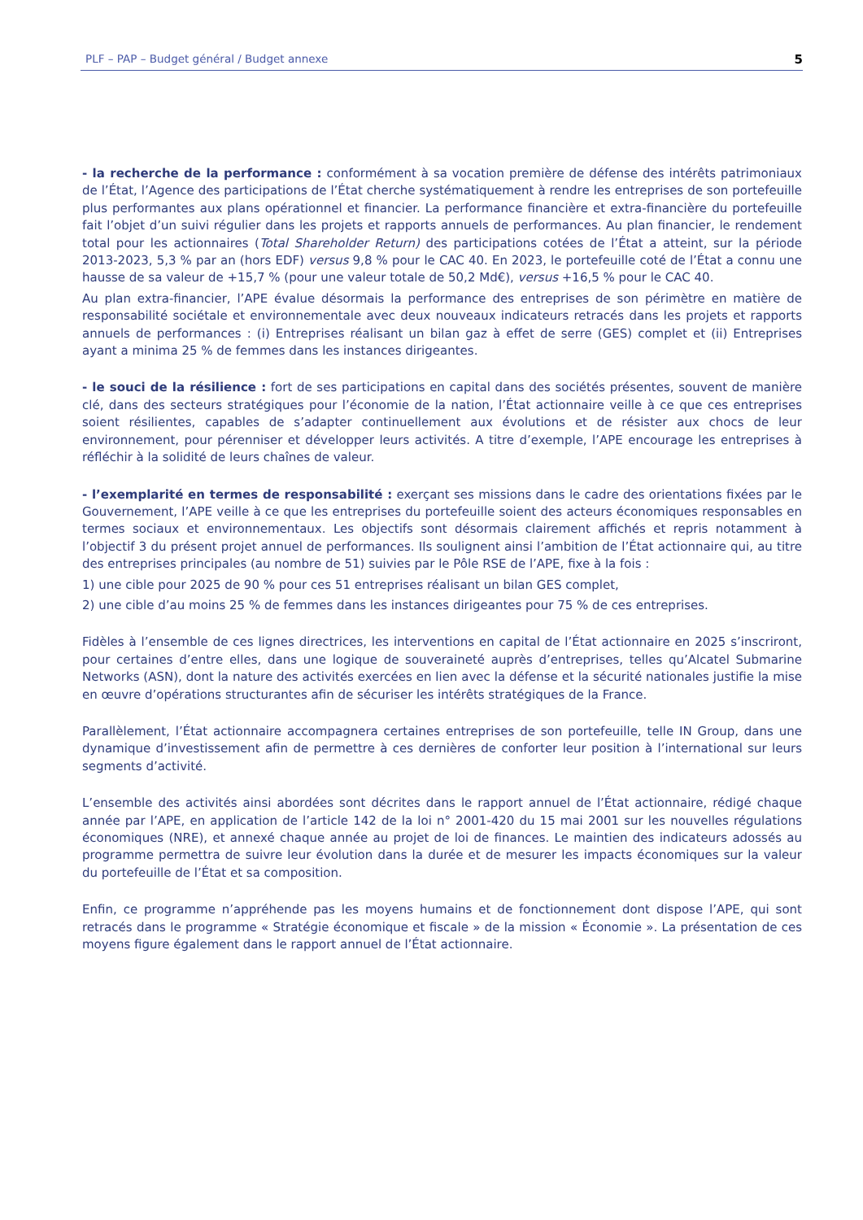PLF – PAP – Budget général / Budget annexe 5
- la recherche de la performance : conformément à sa vocation première de défense des intérêts patrimoniaux de l’État, l’Agence des participations de l’État cherche systématiquement à rendre les entreprises de son portefeuille plus performantes aux plans opérationnel et financier. La performance financière et extra-financière du portefeuille fait l’objet d’un suivi régulier dans les projets et rapports annuels de performances. Au plan financier, le rendement total pour les actionnaires (Total Shareholder Return) des participations cotées de l’État a atteint, sur la période 2013-2023, 5,3 % par an (hors EDF) versus 9,8 % pour le CAC 40. En 2023, le portefeuille coté de l’État a connu une hausse de sa valeur de +15,7 % (pour une valeur totale de 50,2 Md€), versus +16,5 % pour le CAC 40.
Au plan extra-financier, l’APE évalue désormais la performance des entreprises de son périmètre en matière de responsabilité sociétale et environnementale avec deux nouveaux indicateurs retracés dans les projets et rapports annuels de performances : (i) Entreprises réalisant un bilan gaz à effet de serre (GES) complet et (ii) Entreprises ayant a minima 25 % de femmes dans les instances dirigeantes.
- le souci de la résilience : fort de ses participations en capital dans des sociétés présentes, souvent de manière clé, dans des secteurs stratégiques pour l’économie de la nation, l’État actionnaire veille à ce que ces entreprises soient résilientes, capables de s’adapter continuellement aux évolutions et de résister aux chocs de leur environnement, pour pérenniser et développer leurs activités. A titre d’exemple, l’APE encourage les entreprises à réfléchir à la solidité de leurs chaînes de valeur.
- l’exemplarité en termes de responsabilité : exerçant ses missions dans le cadre des orientations fixées par le Gouvernement, l’APE veille à ce que les entreprises du portefeuille soient des acteurs économiques responsables en termes sociaux et environnementaux. Les objectifs sont désormais clairement affichés et repris notamment à l’objectif 3 du présent projet annuel de performances. Ils soulignent ainsi l’ambition de l’État actionnaire qui, au titre des entreprises principales (au nombre de 51) suivies par le Pôle RSE de l’APE, fixe à la fois :
1) une cible pour 2025 de 90 % pour ces 51 entreprises réalisant un bilan GES complet,
2) une cible d’au moins 25 % de femmes dans les instances dirigeantes pour 75 % de ces entreprises.
Fidèles à l’ensemble de ces lignes directrices, les interventions en capital de l’État actionnaire en 2025 s’inscriront, pour certaines d’entre elles, dans une logique de souveraineté auprès d’entreprises, telles qu’Alcatel Submarine Networks (ASN), dont la nature des activités exercées en lien avec la défense et la sécurité nationales justifie la mise en œuvre d’opérations structurantes afin de sécuriser les intérêts stratégiques de la France.
Parallèlement, l’État actionnaire accompagnera certaines entreprises de son portefeuille, telle IN Group, dans une dynamique d’investissement afin de permettre à ces dernières de conforter leur position à l’international sur leurs segments d’activité.
L’ensemble des activités ainsi abordées sont décrites dans le rapport annuel de l’État actionnaire, rédigé chaque année par l’APE, en application de l’article 142 de la loi n° 2001-420 du 15 mai 2001 sur les nouvelles régulations économiques (NRE), et annexé chaque année au projet de loi de finances. Le maintien des indicateurs adossés au programme permettra de suivre leur évolution dans la durée et de mesurer les impacts économiques sur la valeur du portefeuille de l’État et sa composition.
Enfin, ce programme n’appréhende pas les moyens humains et de fonctionnement dont dispose l’APE, qui sont retracés dans le programme « Stratégie économique et fiscale » de la mission « Économie ». La présentation de ces moyens figure également dans le rapport annuel de l’État actionnaire.